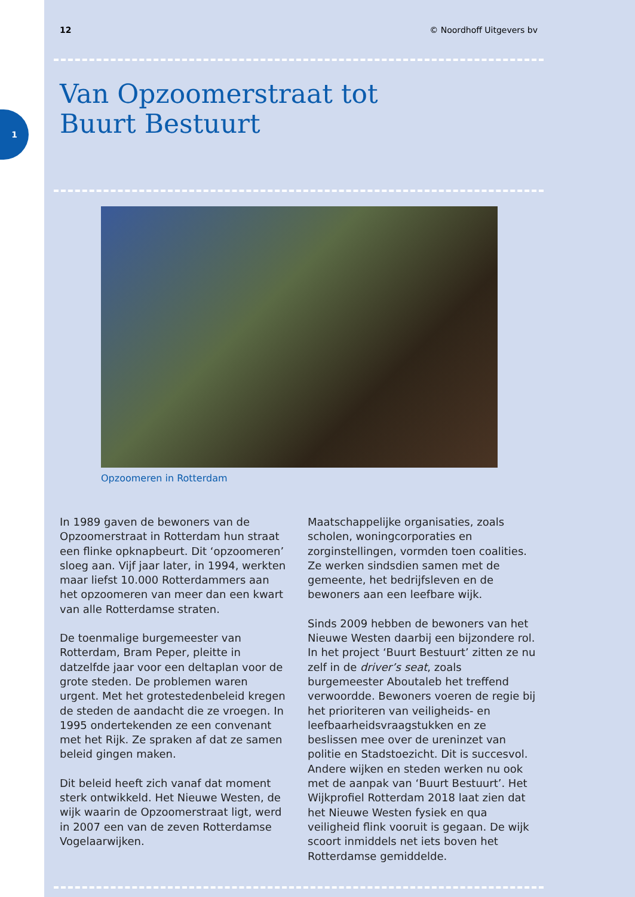1
12 © Noordhoff Uitgevers bv
Van Opzoomerstraat tot
Buurt Bestuurt
Opzoomeren in Rotterdam
In 1989 gaven de bewoners van de Opzoomerstraat in Rotterdam hun straat een flinke opknapbeurt. Dit ‘opzoomeren’ sloeg aan. Vijf jaar later, in 1994, werkten maar liefst 10.000 Rotterdammers aan het opzoomeren van meer dan een kwart van alle Rotterdamse straten.
De toenmalige burgemeester van Rotterdam, Bram Peper, pleitte in datzelfde jaar voor een deltaplan voor de grote steden. De problemen waren urgent. Met het grotestedenbeleid kregen de steden de aandacht die ze vroegen. In 1995 ondertekenden ze een convenant met het Rijk. Ze spraken af dat ze samen beleid gingen maken.
Dit beleid heeft zich vanaf dat moment sterk ontwikkeld. Het Nieuwe Westen, de wijk waarin de Opzoomerstraat ligt, werd in 2007 een van de zeven Rotterdamse Vogelaarwijken.
Maatschappelijke organisaties, zoals scholen, woningcorporaties en zorginstellingen, vormden toen coalities. Ze werken sindsdien samen met de gemeente, het bedrijfsleven en de bewoners aan een leefbare wijk.
Sinds 2009 hebben de bewoners van het Nieuwe Westen daarbij een bijzondere rol. In het project ‘Buurt Bestuurt’ zitten ze nu zelf in de driver’s seat, zoals burgemeester Aboutaleb het treffend verwoordde. Bewoners voeren de regie bij het prioriteren van veiligheids- en leefbaarheidsvraagstukken en ze beslissen mee over de ureninzet van politie en Stadstoezicht. Dit is succesvol. Andere wijken en steden werken nu ook met de aanpak van ‘Buurt Bestuurt’. Het Wijkprofiel Rotterdam 2018 laat zien dat het Nieuwe Westen fysiek en qua veiligheid flink vooruit is gegaan. De wijk scoort inmiddels net iets boven het Rotterdamse gemiddelde.